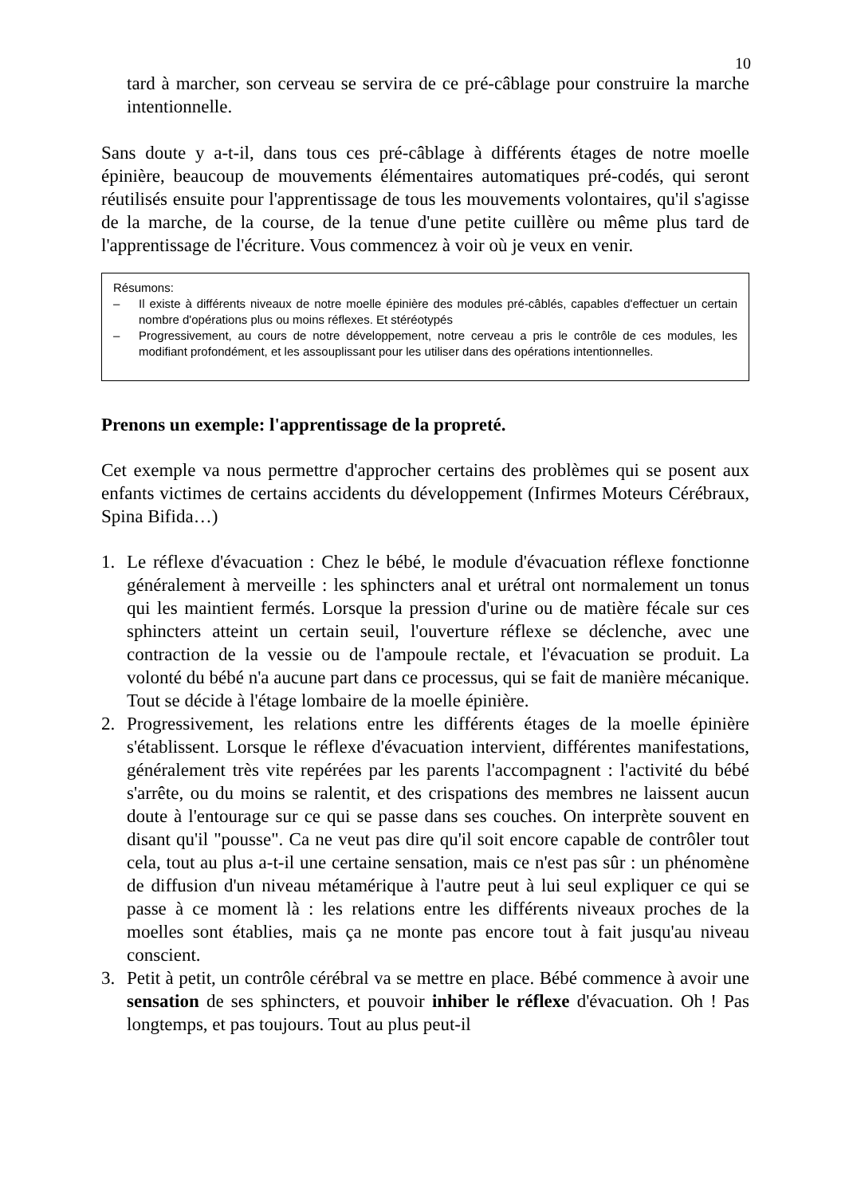10
tard à marcher, son cerveau se servira de ce pré-câblage pour construire la marche intentionnelle.
Sans doute y a-t-il, dans tous ces pré-câblage à différents étages de notre moelle épinière, beaucoup de mouvements élémentaires automatiques pré-codés, qui seront réutilisés ensuite pour l'apprentissage de tous les mouvements volontaires, qu'il s'agisse de la marche, de la course, de la tenue d'une petite cuillère ou même plus tard de l'apprentissage de l'écriture. Vous commencez à voir où je veux en venir.
Résumons:
– Il existe à différents niveaux de notre moelle épinière des modules pré-câblés, capables d'effectuer un certain nombre d'opérations plus ou moins réflexes. Et stéréotypés
– Progressivement, au cours de notre développement, notre cerveau a pris le contrôle de ces modules, les modifiant profondément, et les assouplissant pour les utiliser dans des opérations intentionnelles.
Prenons un exemple: l'apprentissage de la propreté.
Cet exemple va nous permettre d'approcher certains des problèmes qui se posent aux enfants victimes de certains accidents du développement (Infirmes Moteurs Cérébraux, Spina Bifida…)
1. Le réflexe d'évacuation : Chez le bébé, le module d'évacuation réflexe fonctionne généralement à merveille : les sphincters anal et urétral ont normalement un tonus qui les maintient fermés. Lorsque la pression d'urine ou de matière fécale sur ces sphincters atteint un certain seuil, l'ouverture réflexe se déclenche, avec une contraction de la vessie ou de l'ampoule rectale, et l'évacuation se produit. La volonté du bébé n'a aucune part dans ce processus, qui se fait de manière mécanique. Tout se décide à l'étage lombaire de la moelle épinière.
2. Progressivement, les relations entre les différents étages de la moelle épinière s'établissent. Lorsque le réflexe d'évacuation intervient, différentes manifestations, généralement très vite repérées par les parents l'accompagnent : l'activité du bébé s'arrête, ou du moins se ralentit, et des crispations des membres ne laissent aucun doute à l'entourage sur ce qui se passe dans ses couches. On interprète souvent en disant qu'il "pousse". Ca ne veut pas dire qu'il soit encore capable de contrôler tout cela, tout au plus a-t-il une certaine sensation, mais ce n'est pas sûr : un phénomène de diffusion d'un niveau métamérique à l'autre peut à lui seul expliquer ce qui se passe à ce moment là : les relations entre les différents niveaux proches de la moelles sont établies, mais ça ne monte pas encore tout à fait jusqu'au niveau conscient.
3. Petit à petit, un contrôle cérébral va se mettre en place. Bébé commence à avoir une sensation de ses sphincters, et pouvoir inhiber le réflexe d'évacuation. Oh ! Pas longtemps, et pas toujours. Tout au plus peut-il